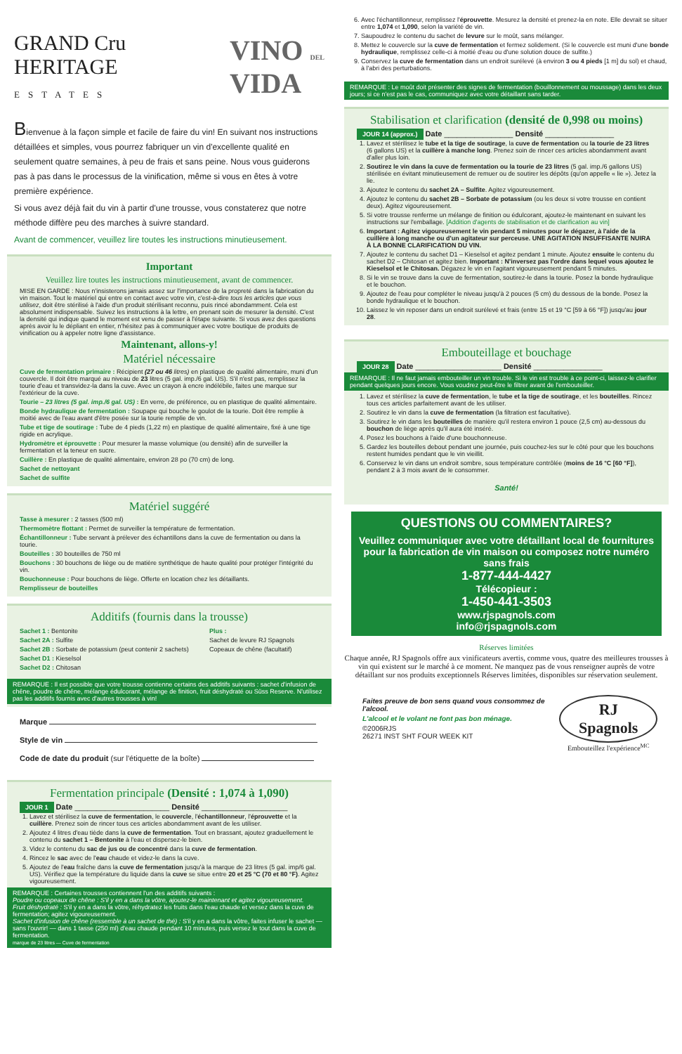GRAND Cru
HERITAGE
ESTATES
VINO DEL
VIDA
Bienvenue à la façon simple et facile de faire du vin! En suivant nos instructions détaillées et simples, vous pourrez fabriquer un vin d'excellente qualité en seulement quatre semaines, à peu de frais et sans peine. Nous vous guiderons pas à pas dans le processus de la vinification, même si vous en êtes à votre première expérience.
Si vous avez déjà fait du vin à partir d'une trousse, vous constaterez que notre méthode diffère peu des marches à suivre standard.
Avant de commencer, veuillez lire toutes les instructions minutieusement.
Important
Veuillez lire toutes les instructions minutieusement, avant de commencer.
MISE EN GARDE : Nous n'insisterons jamais assez sur l'importance de la propreté dans la fabrication du vin maison. Tout le matériel qui entre en contact avec votre vin, c'est-à-dire tous les articles que vous utilisez, doit être stérilisé à l'aide d'un produit stérilisant reconnu, puis rincé abondamment. Cela est absolument indispensable. Suivez les instructions à la lettre, en prenant soin de mesurer la densité. C'est la densité qui indique quand le moment est venu de passer à l'étape suivante. Si vous avez des questions après avoir lu le dépliant en entier, n'hésitez pas à communiquer avec votre boutique de produits de vinification ou à appeler notre ligne d'assistance.
Maintenant, allons-y!
Matériel nécessaire
Cuve de fermentation primaire : Récipient (27 ou 46 litres) en plastique de qualité alimentaire, muni d'un couvercle. Il doit être marqué au niveau de 23 litres (5 gal. imp./6 gal. US). S'il n'est pas, remplissez la tourie d'eau et transvidez-la dans la cuve. Avec un crayon à encre indélébile, faites une marque sur l'extérieur de la cuve.
Tourie – 23 litres (5 gal. imp./6 gal. US) : En verre, de préférence, ou en plastique de qualité alimentaire.
Bonde hydraulique de fermentation : Soupape qui bouche le goulot de la tourie. Doit être remplie à moitié avec de l'eau avant d'être posée sur la tourie remplie de vin.
Tube et tige de soutirage : Tube de 4 pieds (1,22 m) en plastique de qualité alimentaire, fixé à une tige rigide en acrylique.
Hydromètre et éprouvette : Pour mesurer la masse volumique (ou densité) afin de surveiller la fermentation et la teneur en sucre.
Cuillère : En plastique de qualité alimentaire, environ 28 po (70 cm) de long.
Sachet de nettoyant
Sachet de sulfite
Matériel suggéré
Tasse à mesurer : 2 tasses (500 ml)
Thermomètre flottant : Permet de surveiller la température de fermentation.
Échantillonneur : Tube servant à prélever des échantillons dans la cuve de fermentation ou dans la tourie.
Bouteilles : 30 bouteilles de 750 ml
Bouchons : 30 bouchons de liège ou de matière synthétique de haute qualité pour protéger l'intégrité du vin.
Bouchonneuse : Pour bouchons de liège. Offerte en location chez les détaillants.
Remplisseur de bouteilles
Additifs (fournis dans la trousse)
Sachet 1 : Bentonite
Sachet 2A : Sulfite
Sachet 2B : Sorbate de potassium (peut contenir 2 sachets)
Sachet D1 : Kieselsol
Sachet D2 : Chitosan
Plus :
Sachet de levure RJ Spagnols
Copeaux de chêne (facultatif)
REMARQUE : Il est possible que votre trousse contienne certains des additifs suivants : sachet d'infusion de chêne, poudre de chêne, mélange édulcorant, mélange de finition, fruit déshydraté ou Süss Reserve. N'utilisez pas les additifs fournis avec d'autres trousses à vin!
Marque
Style de vin
Code de date du produit (sur l'étiquette de la boîte)
Fermentation principale (Densité : 1,074 à 1,090)
JOUR 1 Date ______________________ Densité ____________________
1. Lavez et stérilisez la cuve de fermentation, le couvercle, l'échantillonneur, l'éprouvette et la cuillère. Prenez soin de rincer tous ces articles abondamment avant de les utiliser.
2. Ajoutez 4 litres d'eau tiède dans la cuve de fermentation. Tout en brassant, ajoutez graduellement le contenu du sachet 1 – Bentonite à l'eau et dispersez-le bien.
3. Videz le contenu du sac de jus ou de concentré dans la cuve de fermentation.
4. Rincez le sac avec de l'eau chaude et videz-le dans la cuve.
5. Ajoutez de l'eau fraîche dans la cuve de fermentation jusqu'à la marque de 23 litres (5 gal. imp/6 gal. US). Vérifiez que la température du liquide dans la cuve se situe entre 20 et 25 °C (70 et 80 °F). Agitez vigoureusement.
REMARQUE : Certaines trousses contiennent l'un des additifs suivants :
Poudre ou copeaux de chêne : S'il y en a dans la vôtre, ajoutez-le maintenant et agitez vigoureusement.
Fruit déshydraté : S'il y en a dans la vôtre, réhydratez les fruits dans l'eau chaude et versez dans la cuve de fermentation; agitez vigoureusement.
Sachet d'infusion de chêne (ressemble à un sachet de thé) : S'il y en a dans la vôtre, faites infuser le sachet — sans l'ouvrir! — dans 1 tasse (250 ml) d'eau chaude pendant 10 minutes, puis versez le tout dans la cuve de fermentation.
marque de 23 litres — Cuve de fermentation
6. Avec l'échantillonneur, remplissez l'éprouvette. Mesurez la densité et prenez-la en note. Elle devrait se situer entre 1,074 et 1,090, selon la variété de vin.
7. Saupoudrez le contenu du sachet de levure sur le moût, sans mélanger.
8. Mettez le couvercle sur la cuve de fermentation et fermez solidement. (Si le couvercle est muni d'une bonde hydraulique, remplissez celle-ci à moitié d'eau ou d'une solution douce de sulfite.)
9. Conservez la cuve de fermentation dans un endroit surélevé (à environ 3 ou 4 pieds [1 m] du sol) et chaud, à l'abri des perturbations.
REMARQUE : Le moût doit présenter des signes de fermentation (bouillonnement ou moussage) dans les deux jours; si ce n'est pas le cas, communiquez avec votre détaillant sans tarder.
Stabilisation et clarification (densité de 0,998 ou moins)
JOUR 14 (approx.) Date ________________ Densité ________________
1. Lavez et stérilisez le tube et la tige de soutirage, la cuve de fermentation ou la tourie de 23 litres (6 gallons US) et la cuillère à manche long. Prenez soin de rincer ces articles abondamment avant d'aller plus loin.
2. Soutirez le vin dans la cuve de fermentation ou la tourie de 23 litres (5 gal. imp./6 gallons US) stérilisée en évitant minutieusement de remuer ou de soutirer les dépôts (qu'on appelle « lie »). Jetez la lie.
3. Ajoutez le contenu du sachet 2A – Sulfite. Agitez vigoureusement.
4. Ajoutez le contenu du sachet 2B – Sorbate de potassium (ou les deux si votre trousse en contient deux). Agitez vigoureusement.
5. Si votre trousse renferme un mélange de finition ou édulcorant, ajoutez-le maintenant en suivant les instructions sur l'emballage. [Addition d'agents de stabilisation et de clarification au vin]
6. Important : Agitez vigoureusement le vin pendant 5 minutes pour le dégazer, à l'aide de la cuillère à long manche ou d'un agitateur sur perceuse. UNE AGITATION INSUFFISANTE NUIRA À LA BONNE CLARIFICATION DU VIN.
7. Ajoutez le contenu du sachet D1 – Kieselsol et agitez pendant 1 minute. Ajoutez ensuite le contenu du sachet D2 – Chitosan et agitez bien. Important : N'inversez pas l'ordre dans lequel vous ajoutez le Kieselsol et le Chitosan. Dégazez le vin en l'agitant vigoureusement pendant 5 minutes.
8. Si le vin se trouve dans la cuve de fermentation, soutirez-le dans la tourie. Posez la bonde hydraulique et le bouchon.
9. Ajoutez de l'eau pour compléter le niveau jusqu'à 2 pouces (5 cm) du dessous de la bonde. Posez la bonde hydraulique et le bouchon.
10. Laissez le vin reposer dans un endroit surélevé et frais (entre 15 et 19 °C [59 à 66 °F]) jusqu'au jour 28.
Embouteillage et bouchage
JOUR 28 Date ____________________ Densité ________________
REMARQUE : Il ne faut jamais embouteiller un vin trouble. Si le vin est trouble à ce point-ci, laissez-le clarifier pendant quelques jours encore. Vous voudrez peut-être le filtrer avant de l'embouteiller.
1. Lavez et stérilisez la cuve de fermentation, le tube et la tige de soutirage, et les bouteilles. Rincez tous ces articles parfaitement avant de les utiliser.
2. Soutirez le vin dans la cuve de fermentation (la filtration est facultative).
3. Soutirez le vin dans les bouteilles de manière qu'il restera environ 1 pouce (2,5 cm) au-dessous du bouchon de liège après qu'il aura été inséré.
4. Posez les bouchons à l'aide d'une bouchonneuse.
5. Gardez les bouteilles debout pendant une journée, puis couchez-les sur le côté pour que les bouchons restent humides pendant que le vin vieillit.
6. Conservez le vin dans un endroit sombre, sous température contrôlée (moins de 16 °C [60 °F]), pendant 2 à 3 mois avant de le consommer.
Santé!
QUESTIONS OU COMMENTAIRES?
Veuillez communiquer avec votre détaillant local de fournitures pour la fabrication de vin maison ou composez notre numéro sans frais
1-877-444-4427
Télécopieur :
1-450-441-3503
www.rjspagnols.com
info@rjspagnols.com
Réserves limitées
Chaque année, RJ Spagnols offre aux vinificateurs avertis, comme vous, quatre des meilleures trousses à vin qui existent sur le marché à ce moment. Ne manquez pas de vous renseigner auprès de votre détaillant sur nos produits exceptionnels Réserves limitées, disponibles sur réservation seulement.
Faites preuve de bon sens quand vous consommez de l'alcool.
L'alcool et le volant ne font pas bon ménage.
©2006RJS
26271 INST SHT FOUR WEEK KIT
RJ Spagnols
Embouteillez l'expérience<sup>MC</sup>